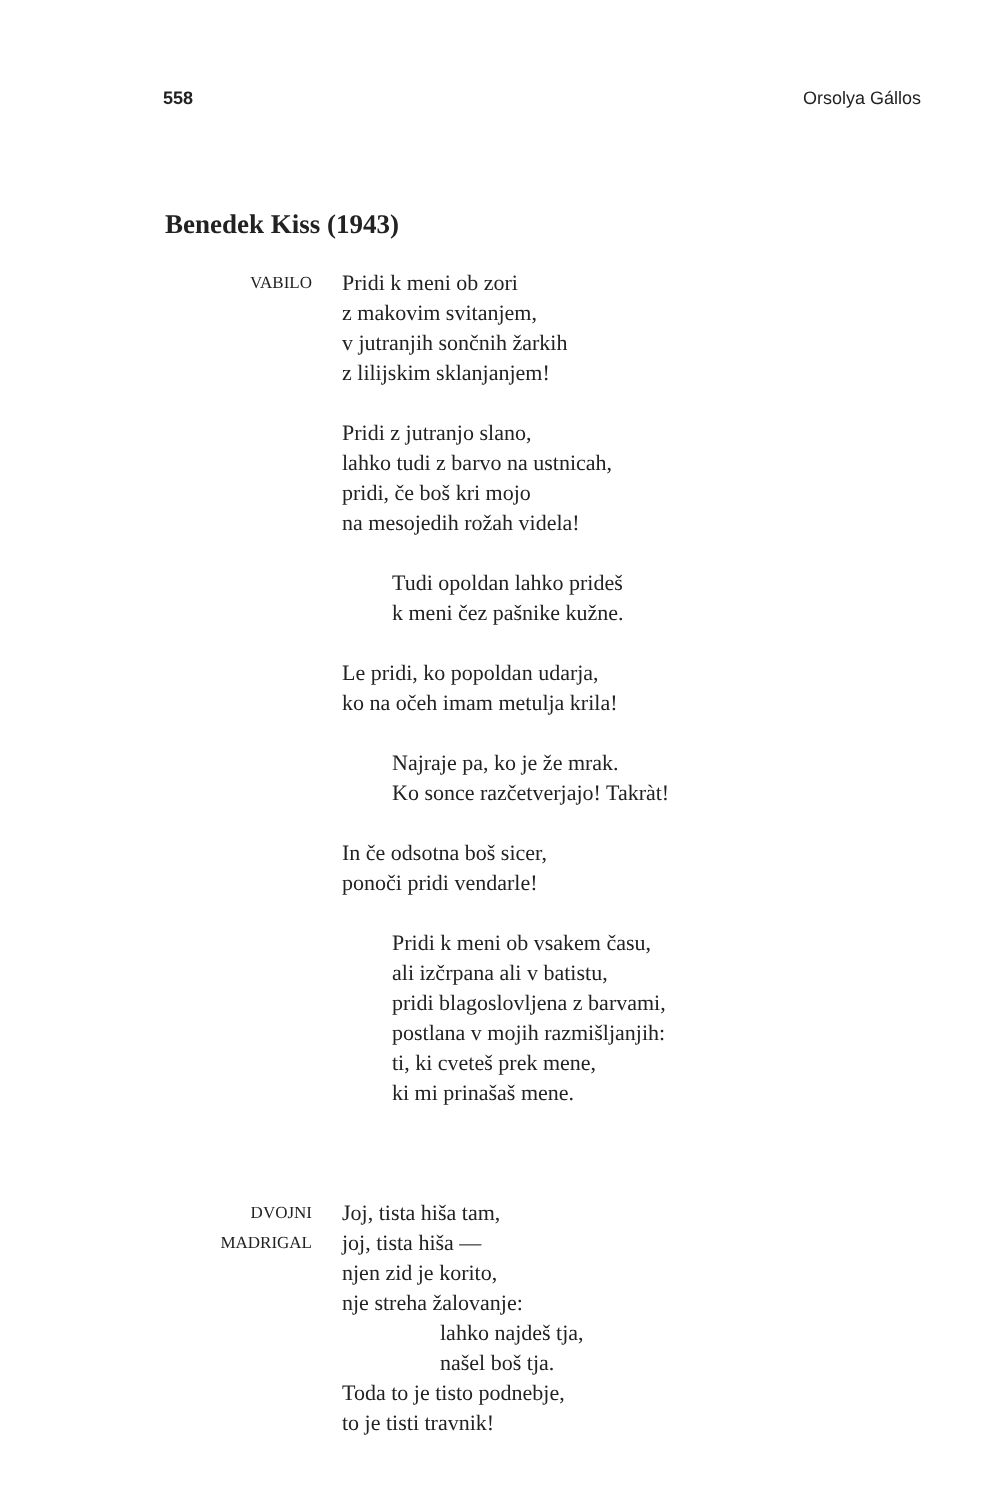558 Orsolya Gállos
Benedek Kiss (1943)
VABILO
Pridi k meni ob zori
z makovim svitanjem,
v jutranjih sončnih žarkih
z lilijskim sklanjanjem!
Pridi z jutranjo slano,
lahko tudi z barvo na ustnicah,
pridi, če boš kri mojo
na mesojedih rožah videla!
Tudi opoldan lahko prideš
k meni čez pašnike kužne.
Le pridi, ko popoldan udarja,
ko na očeh imam metulja krila!
Najraje pa, ko je že mrak.
Ko sonce razčetverjajo! Takràt!
In če odsotna boš sicer,
ponoči pridi vendarle!
Pridi k meni ob vsakem času,
ali izčrpana ali v batistu,
pridi blagoslovljena z barvami,
postlana v mojih razmišljanjih:
ti, ki cveteš prek mene,
ki mi prinašaš mene.
DVOJNI
MADRIGAL
Joj, tista hiša tam,
joj, tista hiša —
njen zid je korito,
nje streha žalovanje:
lahko najdeš tja,
našel boš tja.
Toda to je tisto podnebje,
to je tisti travnik!